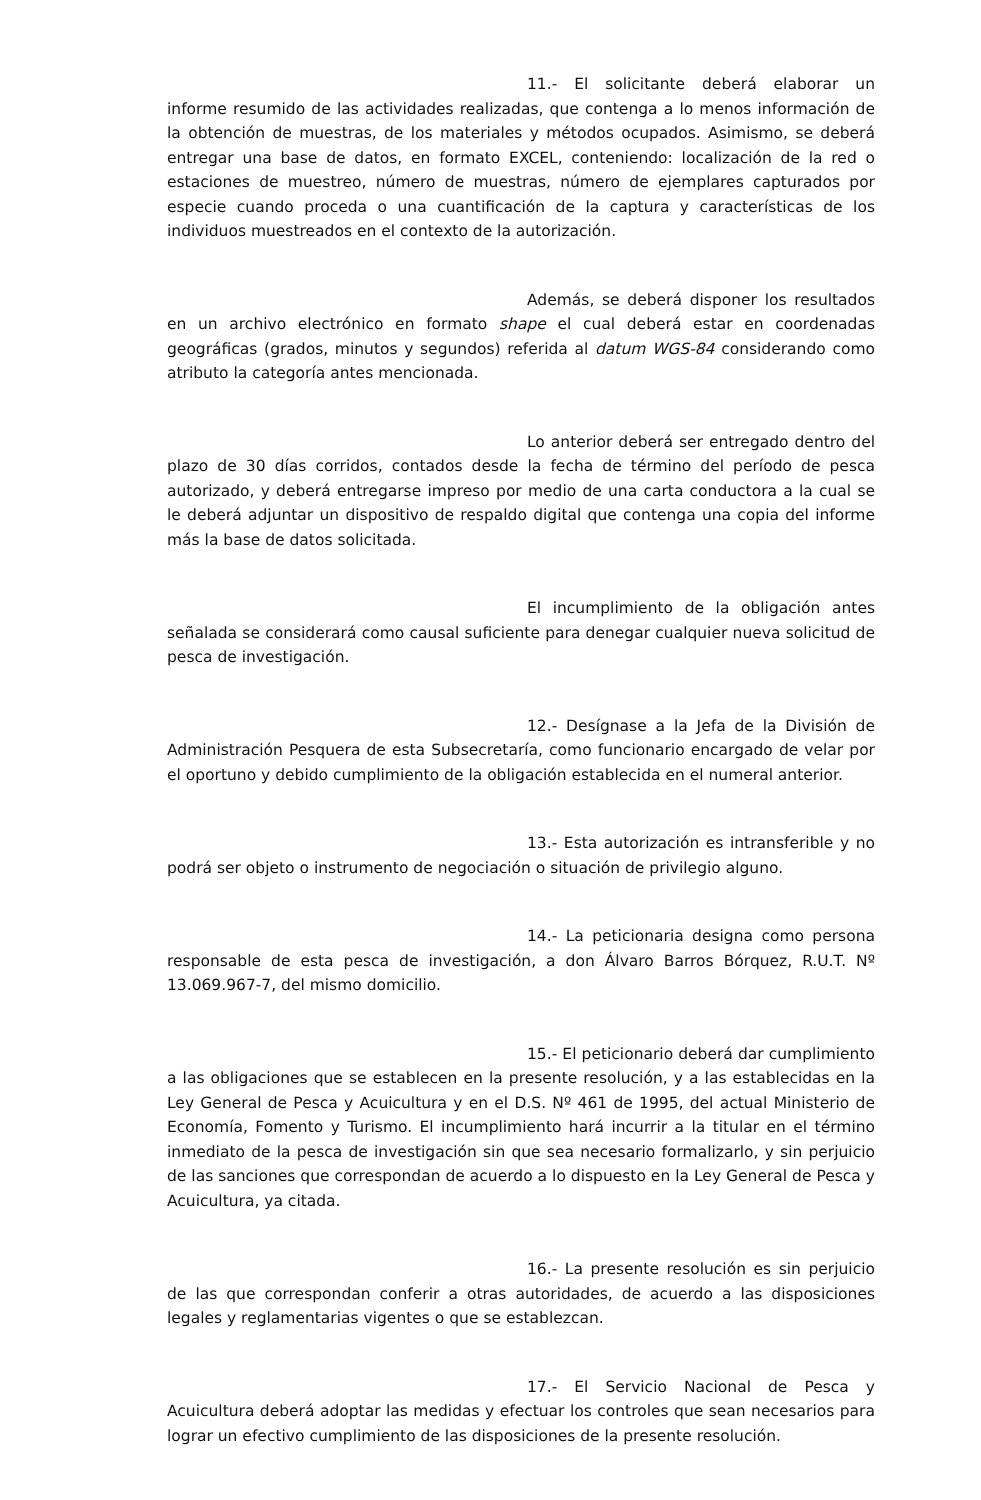11.- El solicitante deberá elaborar un informe resumido de las actividades realizadas, que contenga a lo menos información de la obtención de muestras, de los materiales y métodos ocupados. Asimismo, se deberá entregar una base de datos, en formato EXCEL, conteniendo: localización de la red o estaciones de muestreo, número de muestras, número de ejemplares capturados por especie cuando proceda o una cuantificación de la captura y características de los individuos muestreados en el contexto de la autorización.
Además, se deberá disponer los resultados en un archivo electrónico en formato shape el cual deberá estar en coordenadas geográficas (grados, minutos y segundos) referida al datum WGS-84 considerando como atributo la categoría antes mencionada.
Lo anterior deberá ser entregado dentro del plazo de 30 días corridos, contados desde la fecha de término del período de pesca autorizado, y deberá entregarse impreso por medio de una carta conductora a la cual se le deberá adjuntar un dispositivo de respaldo digital que contenga una copia del informe más la base de datos solicitada.
El incumplimiento de la obligación antes señalada se considerará como causal suficiente para denegar cualquier nueva solicitud de pesca de investigación.
12.- Desígnase a la Jefa de la División de Administración Pesquera de esta Subsecretaría, como funcionario encargado de velar por el oportuno y debido cumplimiento de la obligación establecida en el numeral anterior.
13.- Esta autorización es intransferible y no podrá ser objeto o instrumento de negociación o situación de privilegio alguno.
14.- La peticionaria designa como persona responsable de esta pesca de investigación, a don Álvaro Barros Bórquez, R.U.T. Nº 13.069.967-7, del mismo domicilio.
15.- El peticionario deberá dar cumplimiento a las obligaciones que se establecen en la presente resolución, y a las establecidas en la Ley General de Pesca y Acuicultura y en el D.S. Nº 461 de 1995, del actual Ministerio de Economía, Fomento y Turismo. El incumplimiento hará incurrir a la titular en el término inmediato de la pesca de investigación sin que sea necesario formalizarlo, y sin perjuicio de las sanciones que correspondan de acuerdo a lo dispuesto en la Ley General de Pesca y Acuicultura, ya citada.
16.- La presente resolución es sin perjuicio de las que correspondan conferir a otras autoridades, de acuerdo a las disposiciones legales y reglamentarias vigentes o que se establezcan.
17.- El Servicio Nacional de Pesca y Acuicultura deberá adoptar las medidas y efectuar los controles que sean necesarios para lograr un efectivo cumplimiento de las disposiciones de la presente resolución.